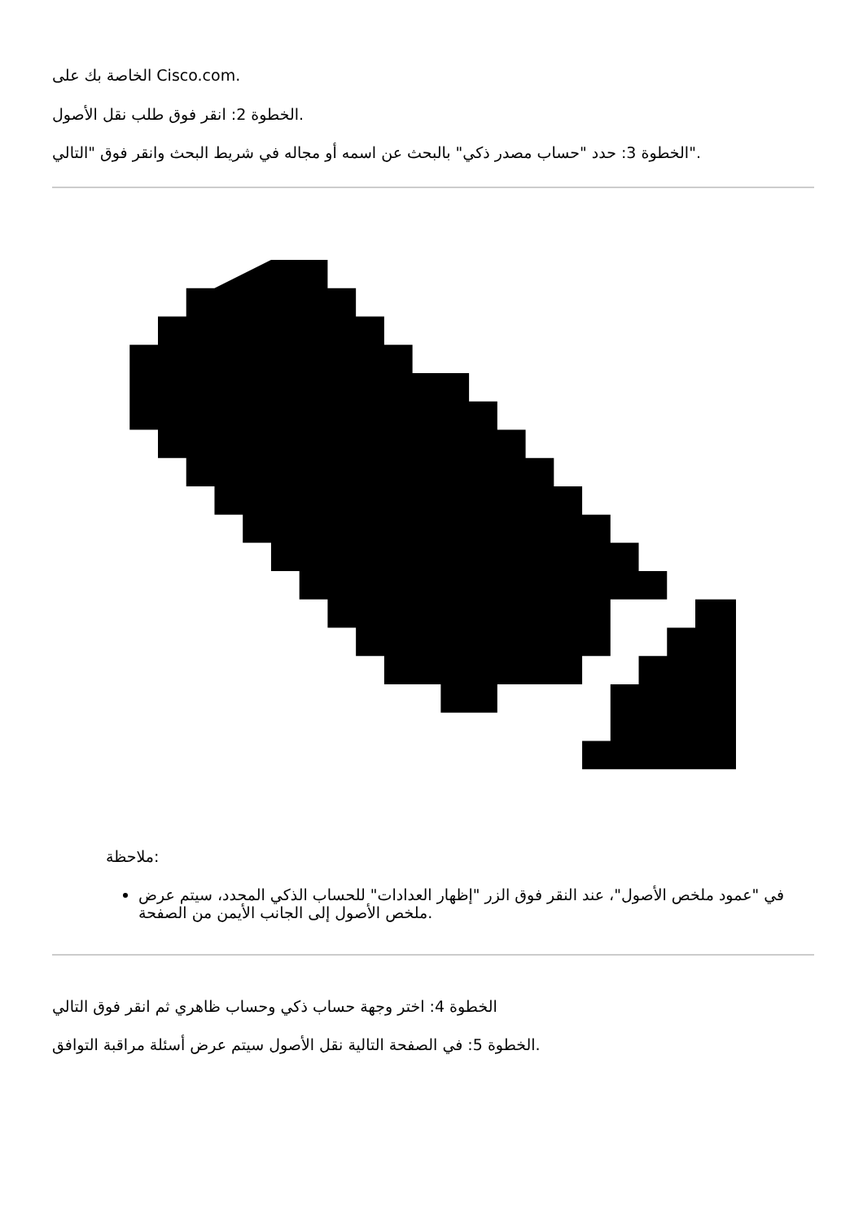الخاصة بك على Cisco.com.
الخطوة 2: انقر فوق طلب نقل الأصول.
الخطوة 3: حدد "حساب مصدر ذكي" بالبحث عن اسمه أو مجاله في شريط البحث وانقر فوق "التالي".
ملاحظة:
في "عمود ملخص الأصول"، عند النقر فوق الزر "إظهار العدادات" للحساب الذكي المحدد، سيتم عرض ملخص الأصول إلى الجانب الأيمن من الصفحة.
الخطوة 4: اختر وجهة حساب ذكي وحساب ظاهري ثم انقر فوق التالي
الخطوة 5: في الصفحة التالية نقل الأصول سيتم عرض أسئلة مراقبة التوافق.